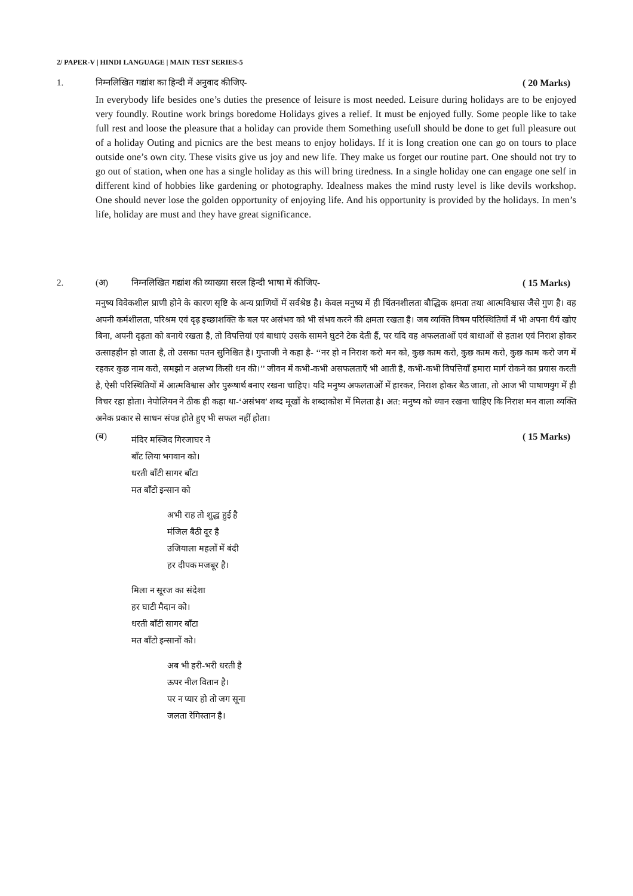2/ PAPER-V | HINDI LANGUAGE | MAIN TEST SERIES-5
1. निम्नलिखित गद्यांश का हिन्दी में अनुवाद कीजिए- ( 20 Marks)
In everybody life besides one’s duties the presence of leisure is most needed. Leisure during holidays are to be enjoyed very foundly. Routine work brings boredome Holidays gives a relief. It must be enjoyed fully. Some people like to take full rest and loose the pleasure that a holiday can provide them Something usefull should be done to get full pleasure out of a holiday Outing and picnics are the best means to enjoy holidays. If it is long creation one can go on tours to place outside one’s own city. These visits give us joy and new life. They make us forget our routine part. One should not try to go out of station, when one has a single holiday as this will bring tiredness. In a single holiday one can engage one self in different kind of hobbies like gardening or photography. Idealness makes the mind rusty level is like devils workshop. One should never lose the golden opportunity of enjoying life. And his opportunity is provided by the holidays. In men’s life, holiday are must and they have great significance.
2. (अ) निम्नलिखित गद्यांश की व्याख्या सरल हिन्दी भाषा में कीजिए- ( 15 Marks)
मनुष्य विवेकशील प्राणी होने के कारण सृष्टि के अन्य प्राणियों में सर्वश्रेष्ठ है। केवल मनुष्य में ही चिंतनशीलता बौद्धिक क्षमता तथा आत्मविश्वास जैसे गुण है। वह अपनी कर्मशीलता, परिश्रम एवं दृढ़ इच्छाशक्ति के बल पर असंभव को भी संभव करने की क्षमता रखता है। जब व्यक्ति विषम परिस्थितियों में भी अपना धैर्य खोए बिना, अपनी दृढ़ता को बनाये रखता है, तो विपत्तियां एवं बाधाएं उसके सामने घुटने टेक देती हैं, पर यदि वह अफलताओं एवं बाधाओं से हताश एवं निराश होकर उत्साहहीन हो जाता है, तो उसका पतन सुनिश्चित है। गुप्ताजी ने कहा है- ‘‘नर हो न निराश करो मन को, कुछ काम करो, कुछ काम करो, कुछ काम करो जग में रहकर कुछ नाम करो, समझो न अलभ्य किसी धन की।’’ जीवन में कभी-कभी असफलताएँ भी आती है, कभी-कभी विपत्तियाँ हमारा मार्ग रोकने का प्रयास करती है, ऐसी परिस्थितियों में आत्मविश्वास और पुरूषार्थ बनाए रखना चाहिए। यदि मनुष्य अफलताओं में हारकर, निराश होकर बैठ जाता, तो आज भी पाषाणयुग में ही विचर रहा होता। नेपोलियन ने ठीक ही कहा था-‘असंभव’ शब्द मूर्खो के शब्दाकोश में मिलता है। अत: मनुष्य को ध्यान रखना चाहिए कि निराश मन वाला व्यक्ति अनेक प्रकार से साधन संपन्न होते हुए भी सफल नहीं होता।
(ब) मंदिर मस्जिद गिरजाघर ने
बाँट लिया भगवान को।
धरती बाँटी सागर बाँटा
मत बाँटो इन्सान को ( 15 Marks)
अभी राह तो शुद्ध हुई है
मंजिल बैठी दूर है
उजियाला महलों में बंदी
हर दीपक मजबूर है।
मिला न सूरज का संदेशा
हर घाटी मैदान को।
धरती बाँटी सागर बाँटा
मत बाँटो इन्सानों को।
अब भी हरी-भरी धरती है
ऊपर नील वितान है।
पर न प्यार हो तो जग सूना
जलता रेगिस्तान है।